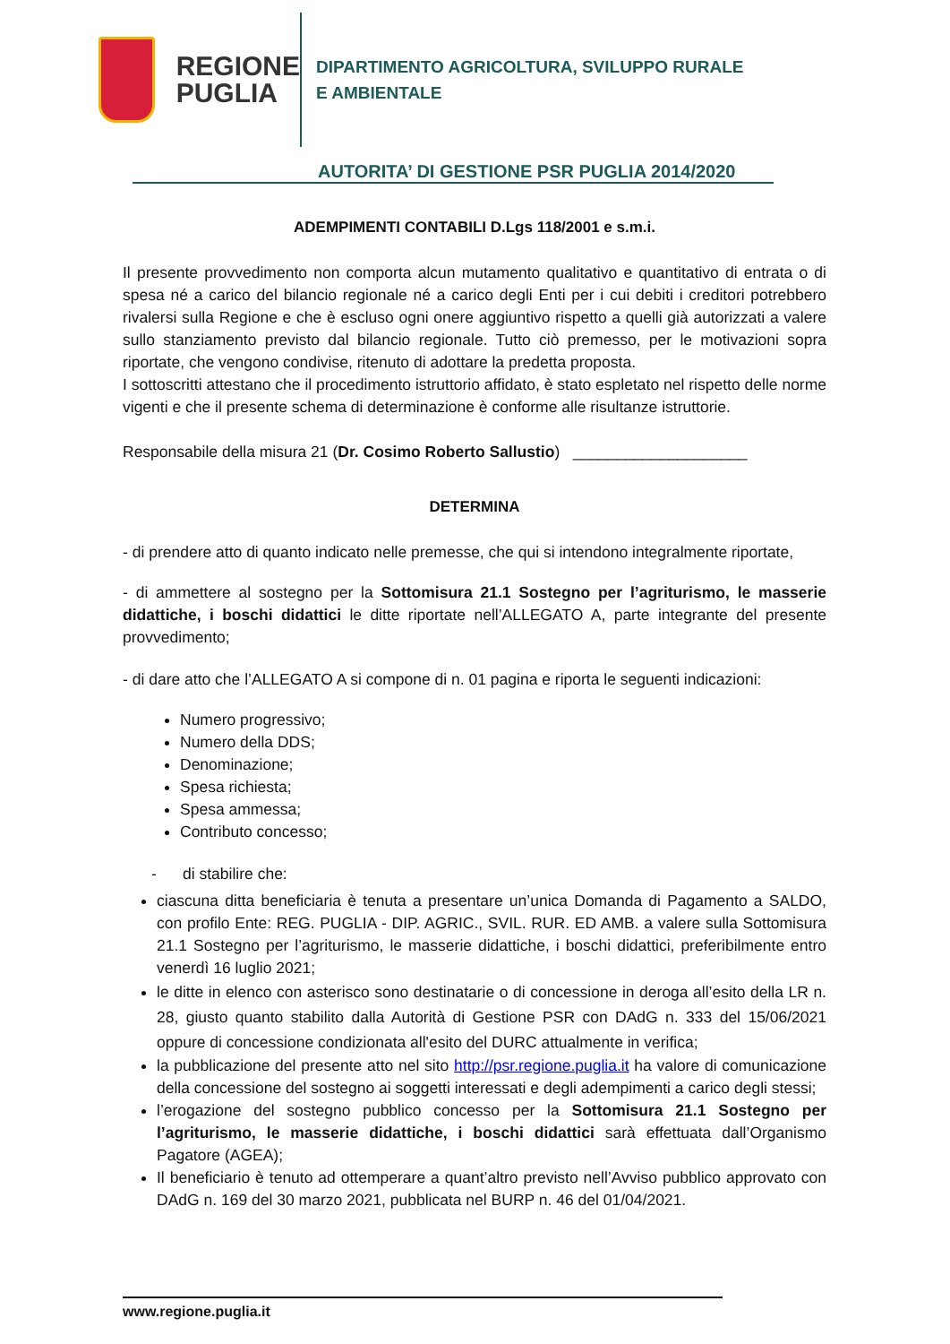REGIONE
PUGLIA
DIPARTIMENTO AGRICOLTURA, SVILUPPO RURALE
E AMBIENTALE
AUTORITA’ DI GESTIONE PSR PUGLIA 2014/2020
ADEMPIMENTI CONTABILI D.Lgs 118/2001 e s.m.i.
Il presente provvedimento non comporta alcun mutamento qualitativo e quantitativo di entrata o di spesa né a carico del bilancio regionale né a carico degli Enti per i cui debiti i creditori potrebbero rivalersi sulla Regione e che è escluso ogni onere aggiuntivo rispetto a quelli già autorizzati a valere sullo stanziamento previsto dal bilancio regionale. Tutto ciò premesso, per le motivazioni sopra riportate, che vengono condivise, ritenuto di adottare la predetta proposta.
I sottoscritti attestano che il procedimento istruttorio affidato, è stato espletato nel rispetto delle norme vigenti e che il presente schema di determinazione è conforme alle risultanze istruttorie.
Responsabile della misura 21 (Dr. Cosimo Roberto Sallustio) ____________________
DETERMINA
- di prendere atto di quanto indicato nelle premesse, che qui si intendono integralmente riportate,
- di ammettere al sostegno per la Sottomisura 21.1 Sostegno per l’agriturismo, le masserie didattiche, i boschi didattici le ditte riportate nell’ALLEGATO A, parte integrante del presente provvedimento;
- di dare atto che l’ALLEGATO A si compone di n. 01 pagina e riporta le seguenti indicazioni:
Numero progressivo;
Numero della DDS;
Denominazione;
Spesa richiesta;
Spesa ammessa;
Contributo concesso;
- di stabilire che:
ciascuna ditta beneficiaria è tenuta a presentare un’unica Domanda di Pagamento a SALDO, con profilo Ente: REG. PUGLIA - DIP. AGRIC., SVIL. RUR. ED AMB. a valere sulla Sottomisura 21.1 Sostegno per l’agriturismo, le masserie didattiche, i boschi didattici, preferibilmente entro venerdì 16 luglio 2021;
le ditte in elenco con asterisco sono destinatarie o di concessione in deroga all’esito della LR n. 28, giusto quanto stabilito dalla Autorità di Gestione PSR con DAdG n. 333 del 15/06/2021 oppure di concessione condizionata all'esito del DURC attualmente in verifica;
la pubblicazione del presente atto nel sito http://psr.regione.puglia.it ha valore di comunicazione della concessione del sostegno ai soggetti interessati e degli adempimenti a carico degli stessi;
l’erogazione del sostegno pubblico concesso per la Sottomisura 21.1 Sostegno per l’agriturismo, le masserie didattiche, i boschi didattici sarà effettuata dall’Organismo Pagatore (AGEA);
Il beneficiario è tenuto ad ottemperare a quant’altro previsto nell’Avviso pubblico approvato con DAdG n. 169 del 30 marzo 2021, pubblicata nel BURP n. 46 del 01/04/2021.
www.regione.puglia.it